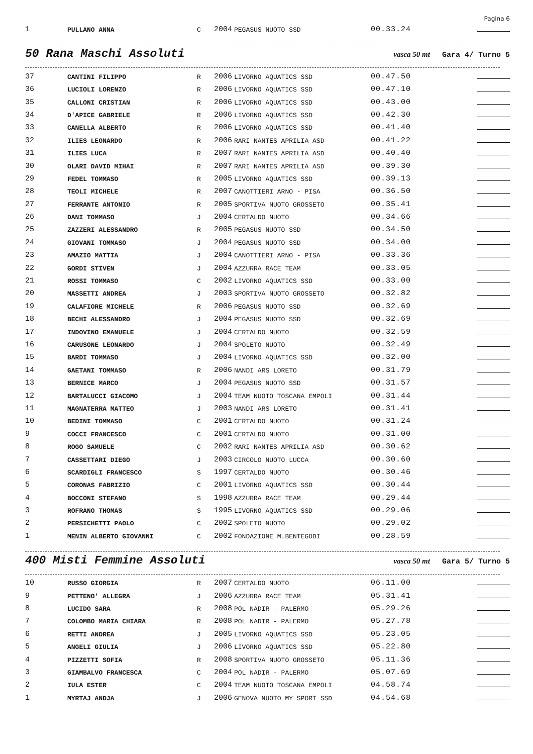Pagina 6
| 1 | PULLANO ANNA | C | 2004 | PEGASUS NUOTO SSD | 00.33.24 | |
50 Rana Maschi Assoluti
vasca 50 mt Gara 4/ Turno 5
| 37 | CANTINI FILIPPO | R | 2006 | LIVORNO AQUATICS SSD | 00.47.50 | |
| 36 | LUCIOLI LORENZO | R | 2006 | LIVORNO AQUATICS SSD | 00.47.10 | |
| 35 | CALLONI CRISTIAN | R | 2006 | LIVORNO AQUATICS SSD | 00.43.00 | |
| 34 | D'APICE GABRIELE | R | 2006 | LIVORNO AQUATICS SSD | 00.42.30 | |
| 33 | CANELLA ALBERTO | R | 2006 | LIVORNO AQUATICS SSD | 00.41.40 | |
| 32 | ILIES LEONARDO | R | 2006 | RARI NANTES APRILIA ASD | 00.41.22 | |
| 31 | ILIES LUCA | R | 2007 | RARI NANTES APRILIA ASD | 00.40.40 | |
| 30 | OLARI DAVID MIHAI | R | 2007 | RARI NANTES APRILIA ASD | 00.39.30 | |
| 29 | FEDEL TOMMASO | R | 2005 | LIVORNO AQUATICS SSD | 00.39.13 | |
| 28 | TEOLI MICHELE | R | 2007 | CANOTTIERI ARNO - PISA | 00.36.50 | |
| 27 | FERRANTE ANTONIO | R | 2005 | SPORTIVA NUOTO GROSSETO | 00.35.41 | |
| 26 | DANI TOMMASO | J | 2004 | CERTALDO NUOTO | 00.34.66 | |
| 25 | ZAZZERI ALESSANDRO | R | 2005 | PEGASUS NUOTO SSD | 00.34.50 | |
| 24 | GIOVANI TOMMASO | J | 2004 | PEGASUS NUOTO SSD | 00.34.00 | |
| 23 | AMAZIO MATTIA | J | 2004 | CANOTTIERI ARNO - PISA | 00.33.36 | |
| 22 | GORDI STIVEN | J | 2004 | AZZURRA RACE TEAM | 00.33.05 | |
| 21 | ROSSI TOMMASO | C | 2002 | LIVORNO AQUATICS SSD | 00.33.00 | |
| 20 | MASSETTI ANDREA | J | 2003 | SPORTIVA NUOTO GROSSETO | 00.32.82 | |
| 19 | CALAFIORE MICHELE | R | 2006 | PEGASUS NUOTO SSD | 00.32.69 | |
| 18 | BECHI ALESSANDRO | J | 2004 | PEGASUS NUOTO SSD | 00.32.69 | |
| 17 | INDOVINO EMANUELE | J | 2004 | CERTALDO NUOTO | 00.32.59 | |
| 16 | CARUSONE LEONARDO | J | 2004 | SPOLETO NUOTO | 00.32.49 | |
| 15 | BARDI TOMMASO | J | 2004 | LIVORNO AQUATICS SSD | 00.32.00 | |
| 14 | GAETANI TOMMASO | R | 2006 | NANDI ARS LORETO | 00.31.79 | |
| 13 | BERNICE MARCO | J | 2004 | PEGASUS NUOTO SSD | 00.31.57 | |
| 12 | BARTALUCCI GIACOMO | J | 2004 | TEAM NUOTO TOSCANA EMPOLI | 00.31.44 | |
| 11 | MAGNATERRA MATTEO | J | 2003 | NANDI ARS LORETO | 00.31.41 | |
| 10 | BEDINI TOMMASO | C | 2001 | CERTALDO NUOTO | 00.31.24 | |
| 9 | COCCI FRANCESCO | C | 2001 | CERTALDO NUOTO | 00.31.00 | |
| 8 | ROGO SAMUELE | C | 2002 | RARI NANTES APRILIA ASD | 00.30.62 | |
| 7 | CASSETTARI DIEGO | J | 2003 | CIRCOLO NUOTO LUCCA | 00.30.60 | |
| 6 | SCARDIGLI FRANCESCO | S | 1997 | CERTALDO NUOTO | 00.30.46 | |
| 5 | CORONAS FABRIZIO | C | 2001 | LIVORNO AQUATICS SSD | 00.30.44 | |
| 4 | BOCCONI STEFANO | S | 1998 | AZZURRA RACE TEAM | 00.29.44 | |
| 3 | ROFRANO THOMAS | S | 1995 | LIVORNO AQUATICS SSD | 00.29.06 | |
| 2 | PERSICHETTI PAOLO | C | 2002 | SPOLETO NUOTO | 00.29.02 | |
| 1 | MENIN ALBERTO GIOVANNI | C | 2002 | FONDAZIONE M.BENTEGODI | 00.28.59 | |
400 Misti Femmine Assoluti
vasca 50 mt Gara 5/ Turno 5
| 10 | RUSSO GIORGIA | R | 2007 | CERTALDO NUOTO | 06.11.00 | |
| 9 | PETTENO' ALLEGRA | J | 2006 | AZZURRA RACE TEAM | 05.31.41 | |
| 8 | LUCIDO SARA | R | 2008 | POL NADIR - PALERMO | 05.29.26 | |
| 7 | COLOMBO MARIA CHIARA | R | 2008 | POL NADIR - PALERMO | 05.27.78 | |
| 6 | RETTI ANDREA | J | 2005 | LIVORNO AQUATICS SSD | 05.23.05 | |
| 5 | ANGELI GIULIA | J | 2006 | LIVORNO AQUATICS SSD | 05.22.80 | |
| 4 | PIZZETTI SOFIA | R | 2008 | SPORTIVA NUOTO GROSSETO | 05.11.36 | |
| 3 | GIAMBALVO FRANCESCA | C | 2004 | POL NADIR - PALERMO | 05.07.69 | |
| 2 | IULA ESTER | C | 2004 | TEAM NUOTO TOSCANA EMPOLI | 04.58.74 | |
| 1 | MYRTAJ ANDJA | J | 2006 | GENOVA NUOTO MY SPORT SSD | 04.54.68 | |